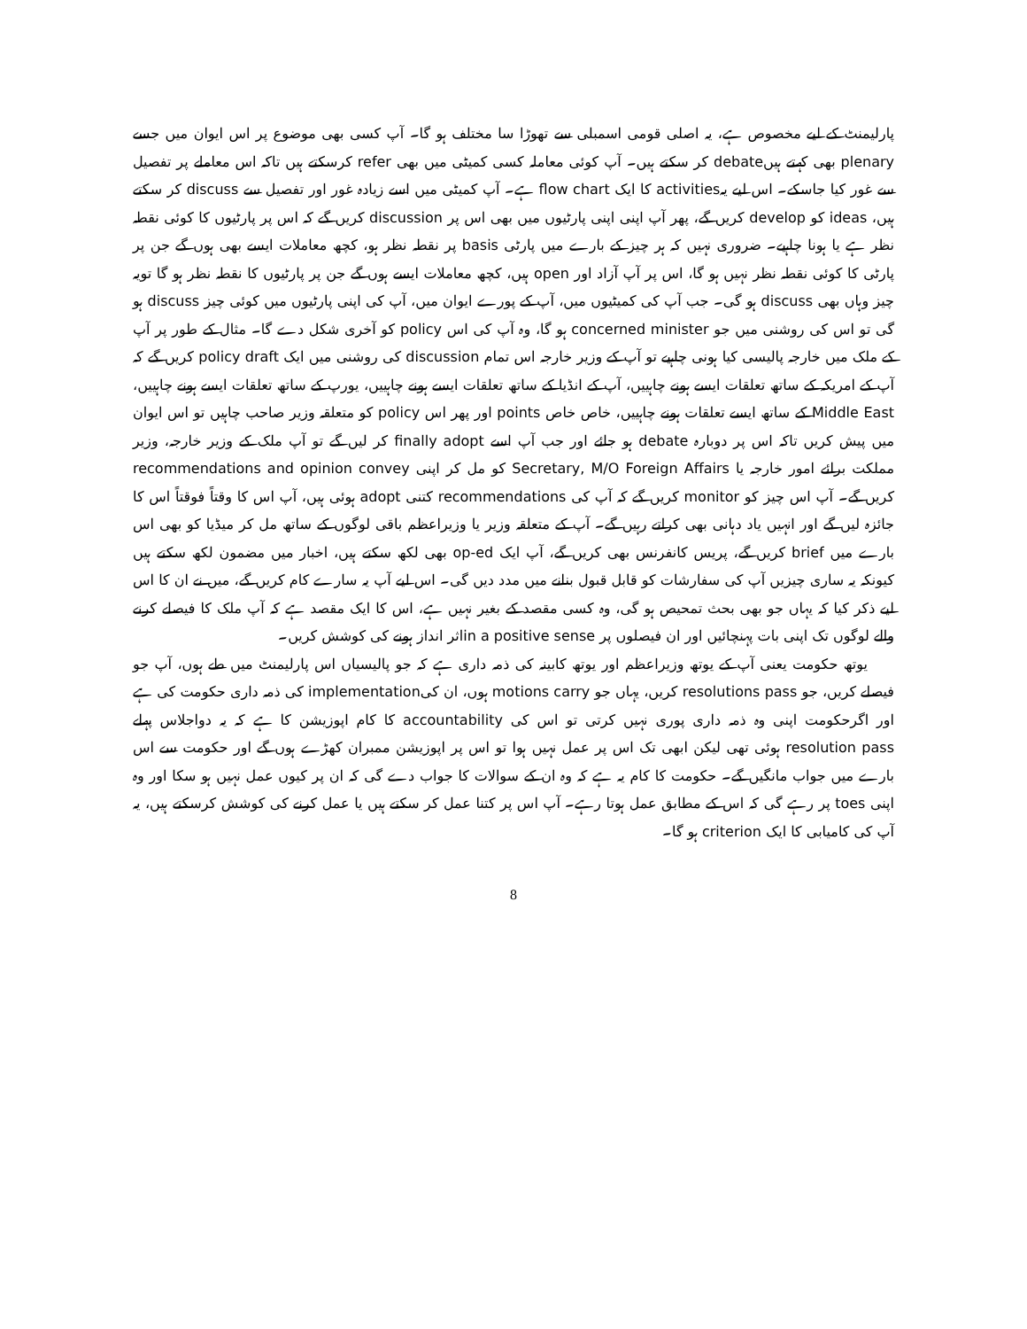پارلیمنٹ کے لیے مخصوص ہے، یہ اصلی قومی اسمبلی سے تھوڑا سا مختلف ہو گا۔ آپ کسی بھی موضوع پر اس ایوان میں جسے plenary بھی کہتے ہیںdebate کر سکتے ہیں۔ آپ کوئی معاملہ کسی کمیٹی میں بھی refer کرسکتے ہیں تاکہ اس معاملے پر تفصیل سے غور کیا جاسکے۔ اس لیے یہactivities کا ایک flow chart ہے۔ آپ کمیٹی میں اسے زیادہ غور اور تفصیل سے discuss کر سکتے ہیں، ideas کو develop کریں گے، پھر آپ اپنی اپنی پارٹیوں میں بھی اس پر discussion کریں گے کہ اس پر پارٹیوں کا کوئی نقطہ نظر ہے یا ہونا چاہیے۔ ضروری نہیں کہ ہر چیز کے بارے میں پارٹی basis پر نقطہ نظر ہو، کچھ معاملات ایسے بھی ہوں گے جن پر پارٹی کا کوئی نقطہ نظر نہیں ہو گا، اس پر آپ آزاد اور open ہیں، کچھ معاملات ایسے ہوں گے جن پر پارٹیوں کا نقطہ نظر ہو گا تویہ چیز وہاں بھی discuss ہو گی۔ جب آپ کی کمیٹیوں میں، آپ کے پورے ایوان میں، آپ کی اپنی پارٹیوں میں کوئی چیز discuss ہو گی تو اس کی روشنی میں جو concerned minister ہو گا، وہ آپ کی اس policy کو آخری شکل دے گا۔ مثال کے طور پر آپ کے ملک میں خارجہ پالیسی کیا ہونی چاہیے تو آپ کے وزیر خارجہ اس تمام discussion کی روشنی میں ایک policy draft کریں گے کہ آپ کے امریکہ کے ساتھ تعلقات ایسے ہونے چاہییں، آپ کے انڈیا کے ساتھ تعلقات ایسے ہونے چاہییں، یورپ کے ساتھ تعلقات ایسے ہونے چاہییں، Middle East کے ساتھ ایسے تعلقات ہونے چاہییں، خاص خاص points اور پھر اس policy کو متعلقہ وزیر صاحب چاہیں تو اس ایوان میں پیش کریں تاکہ اس پر دوبارہ debate ہو جائے اور جب آپ اسے finally adopt کر لیں گے تو آپ ملک کے وزیر خارجہ، وزیر مملکت برائے امور خارجہ یا Secretary, M/O Foreign Affairs کو مل کر اپنی recommendations and opinion convey کریں گے۔ آپ اس چیز کو monitor کریں گے کہ آپ کی recommendations کتنی adopt ہوئی ہیں، آپ اس کا وقتاً فوقتاً اس کا جائزہ لیں گے اور انہیں یاد دہانی بھی کراتے رہیں گے۔ آپ کے متعلقہ وزیر یا وزیراعظم باقی لوگوں کے ساتھ مل کر میڈیا کو بھی اس بارے میں brief کریں گے، پریس کانفرنس بھی کریں گے، آپ ایک op-ed بھی لکھ سکتے ہیں، اخبار میں مضمون لکھ سکتے ہیں کیونکہ یہ ساری چیزیں آپ کی سفارشات کو قابل قبول بنانے میں مدد دیں گی۔ اس لیے آپ یہ سارے کام کریں گے، میں نے ان کا اس لیے ذکر کیا کہ یہاں جو بھی بحث تمحیص ہو گی، وہ کسی مقصد کے بغیر نہیں ہے، اس کا ایک مقصد ہے کہ آپ ملک کا فیصلے کرنے والے لوگوں تک اپنی بات پہنچائیں اور ان فیصلوں پر in a positive senseاثر انداز ہونے کی کوشش کریں۔
یوتھ حکومت یعنی آپ کے یوتھ وزیراعظم اور یوتھ کابینہ کی ذمہ داری ہے کہ جو پالیسیاں اس پارلیمنٹ میں طے ہوں، آپ جو فیصلے کریں، جو resolutions pass کریں، یہاں جو motions carry ہوں، ان کیimplementation کی ذمہ داری حکومت کی ہے اور اگرحکومت اپنی وہ ذمہ داری پوری نہیں کرتی تو اس کی accountability کا کام اپوزیشن کا ہے کہ یہ دواجلاس پہلے resolution pass ہوئی تھی لیکن ابھی تک اس پر عمل نہیں ہوا تو اس پر اپوزیشن ممبران کھڑے ہوں گے اور حکومت سے اس بارے میں جواب مانگیں گے۔ حکومت کا کام یہ ہے کہ وہ ان کے سوالات کا جواب دے گی کہ ان پر کیوں عمل نہیں ہو سکا اور وہ اپنی toes پر رہے گی کہ اس کے مطابق عمل ہوتا رہے۔ آپ اس پر کتنا عمل کر سکتے ہیں یا عمل کرنے کی کوشش کرسکتے ہیں، یہ آپ کی کامیابی کا ایک criterion ہو گا۔
8